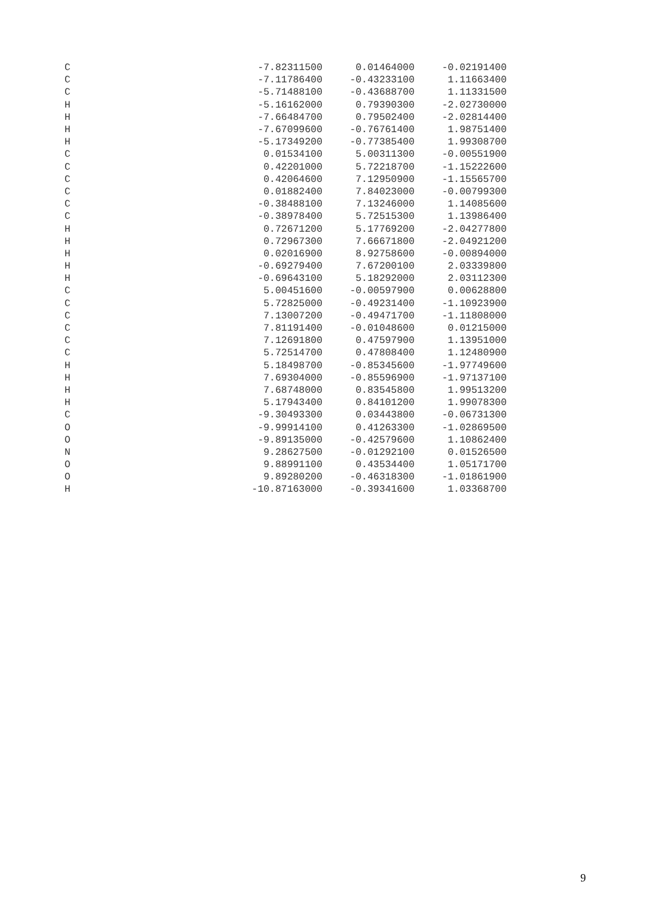| C | -7.82311500 | 0.01464000 | -0.02191400 |
| C | -7.11786400 | -0.43233100 | 1.11663400 |
| C | -5.71488100 | -0.43688700 | 1.11331500 |
| H | -5.16162000 | 0.79390300 | -2.02730000 |
| H | -7.66484700 | 0.79502400 | -2.02814400 |
| H | -7.67099600 | -0.76761400 | 1.98751400 |
| H | -5.17349200 | -0.77385400 | 1.99308700 |
| C | 0.01534100 | 5.00311300 | -0.00551900 |
| C | 0.42201000 | 5.72218700 | -1.15222600 |
| C | 0.42064600 | 7.12950900 | -1.15565700 |
| C | 0.01882400 | 7.84023000 | -0.00799300 |
| C | -0.38488100 | 7.13246000 | 1.14085600 |
| C | -0.38978400 | 5.72515300 | 1.13986400 |
| H | 0.72671200 | 5.17769200 | -2.04277800 |
| H | 0.72967300 | 7.66671800 | -2.04921200 |
| H | 0.02016900 | 8.92758600 | -0.00894000 |
| H | -0.69279400 | 7.67200100 | 2.03339800 |
| H | -0.69643100 | 5.18292000 | 2.03112300 |
| C | 5.00451600 | -0.00597900 | 0.00628800 |
| C | 5.72825000 | -0.49231400 | -1.10923900 |
| C | 7.13007200 | -0.49471700 | -1.11808000 |
| C | 7.81191400 | -0.01048600 | 0.01215000 |
| C | 7.12691800 | 0.47597900 | 1.13951000 |
| C | 5.72514700 | 0.47808400 | 1.12480900 |
| H | 5.18498700 | -0.85345600 | -1.97749600 |
| H | 7.69304000 | -0.85596900 | -1.97137100 |
| H | 7.68748000 | 0.83545800 | 1.99513200 |
| H | 5.17943400 | 0.84101200 | 1.99078300 |
| C | -9.30493300 | 0.03443800 | -0.06731300 |
| O | -9.99914100 | 0.41263300 | -1.02869500 |
| O | -9.89135000 | -0.42579600 | 1.10862400 |
| N | 9.28627500 | -0.01292100 | 0.01526500 |
| O | 9.88991100 | 0.43534400 | 1.05171700 |
| O | 9.89280200 | -0.46318300 | -1.01861900 |
| H | -10.87163000 | -0.39341600 | 1.03368700 |
9